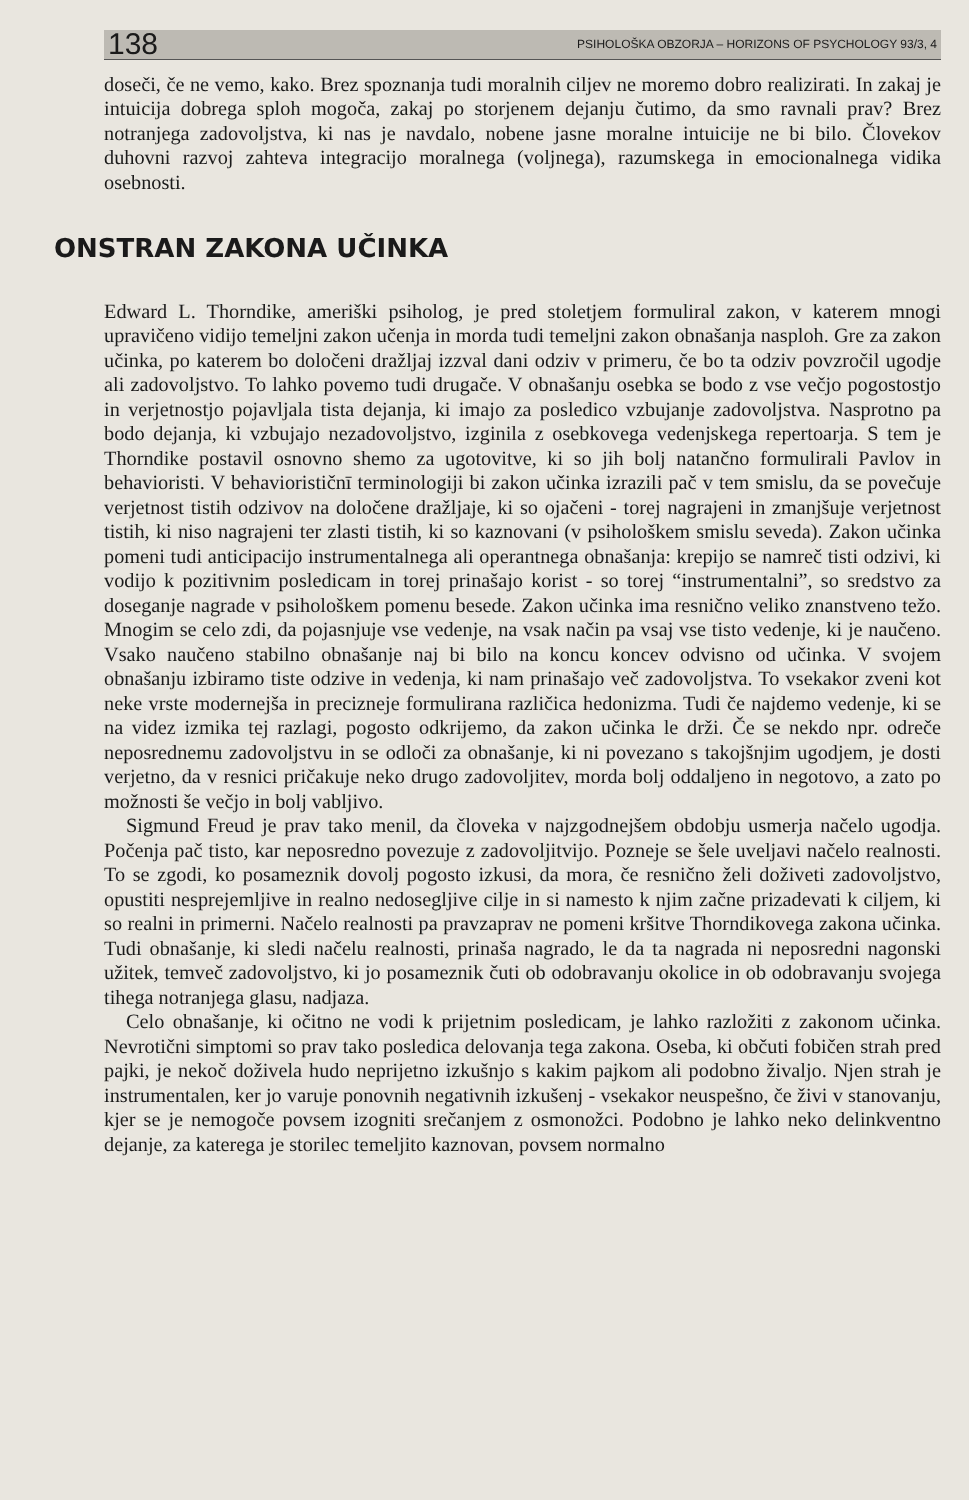138 PSIHOLOŠKA OBZORJA – HORIZONS OF PSYCHOLOGY 93/3, 4
doseči, če ne vemo, kako. Brez spoznanja tudi moralnih ciljev ne moremo dobro realizirati. In zakaj je intuicija dobrega sploh mogoča, zakaj po storjenem dejanju čutimo, da smo ravnali prav? Brez notranjega zadovoljstva, ki nas je navdalo, nobene jasne moralne intuicije ne bi bilo. Človekov duhovni razvoj zahteva integracijo moralnega (voljnega), razumskega in emocionalnega vidika osebnosti.
ONSTRAN ZAKONA UČINKA
Edward L. Thorndike, ameriški psiholog, je pred stoletjem formuliral zakon, v katerem mnogi upravičeno vidijo temeljni zakon učenja in morda tudi temeljni zakon obnašanja nasploh. Gre za zakon učinka, po katerem bo določeni dražljaj izzval dani odziv v primeru, če bo ta odziv povzročil ugodje ali zadovoljstvo. To lahko povemo tudi drugače. V obnašanju osebka se bodo z vse večjo pogostostjo in verjetnostjo pojavljala tista dejanja, ki imajo za posledico vzbujanje zadovoljstva. Nasprotno pa bodo dejanja, ki vzbujajo nezadovoljstvo, izginila z osebkovega vedenjskega repertoarja. S tem je Thorndike postavil osnovno shemo za ugotovitve, ki so jih bolj natančno formulirali Pavlov in behavioristi. V behaviorističnī terminologiji bi zakon učinka izrazili pač v tem smislu, da se povečuje verjetnost tistih odzivov na določene dražljaje, ki so ojačeni - torej nagrajeni in zmanjšuje verjetnost tistih, ki niso nagrajeni ter zlasti tistih, ki so kaznovani (v psihološkem smislu seveda). Zakon učinka pomeni tudi anticipacijo instrumentalnega ali operantnega obnašanja: krepijo se namreč tisti odzivi, ki vodijo k pozitivnim posledicam in torej prinašajo korist - so torej “instrumentalni”, so sredstvo za doseganje nagrade v psihološkem pomenu besede. Zakon učinka ima resnično veliko znanstveno težo. Mnogim se celo zdi, da pojasnjuje vse vedenje, na vsak način pa vsaj vse tisto vedenje, ki je naučeno. Vsako naučeno stabilno obnašanje naj bi bilo na koncu koncev odvisno od učinka. V svojem obnašanju izbiramo tiste odzive in vedenja, ki nam prinašajo več zadovoljstva. To vsekakor zveni kot neke vrste modernejša in preciznejе formulirana različica hedonizma. Tudi če najdemo vedenje, ki se na videz izmika tej razlagi, pogosto odkrijemo, da zakon učinka le drži. Če se nekdo npr. odreče neposrednemu zadovoljstvu in se odloči za obnašanje, ki ni povezano s takojšnjim ugodjem, je dosti verjetno, da v resnici pričakuje neko drugo zadovoljitev, morda bolj oddaljeno in negotovo, a zato po možnosti še večjo in bolj vabljivo.
Sigmund Freud je prav tako menil, da človeka v najzgodnejšem obdobju usmerja načelo ugodja. Počenja pač tisto, kar neposredno povezuje z zadovoljitvijo. Pozneje se šele uveljavi načelo realnosti. To se zgodi, ko posameznik dovolj pogosto izkusi, da mora, če resnično želi doživeti zadovoljstvo, opustiti nesprejemljive in realno nedosegljive cilje in si namesto k njim začne prizadevati k ciljem, ki so realni in primerni. Načelo realnosti pa pravzaprav ne pomeni kršitve Thorndikovega zakona učinka. Tudi obnašanje, ki sledi načelu realnosti, prinaša nagrado, le da ta nagrada ni neposredni nagonski užitek, temveč zadovoljstvo, ki jo posameznik čuti ob odobravanju okolice in ob odobravanju svojega tihega notranjega glasu, nadjaza.
Celo obnašanje, ki očitno ne vodi k prijetnim posledicam, je lahko razložiti z zakonom učinka. Nevrotični simptomi so prav tako posledica delovanja tega zakona. Oseba, ki občuti fobičen strah pred pajki, je nekoč doživela hudo neprijetno izkušnjo s kakim pajkom ali podobno živaljo. Njen strah je instrumentalen, ker jo varuje ponovnih negativnih izkušenj - vsekakor neuspešno, če živi v stanovanju, kjer se je nemogoče povsem izogniti srečanjem z osmonožci. Podobno je lahko neko delinkventno dejanje, za katerega je storilec temeljito kaznovan, povsem normalno